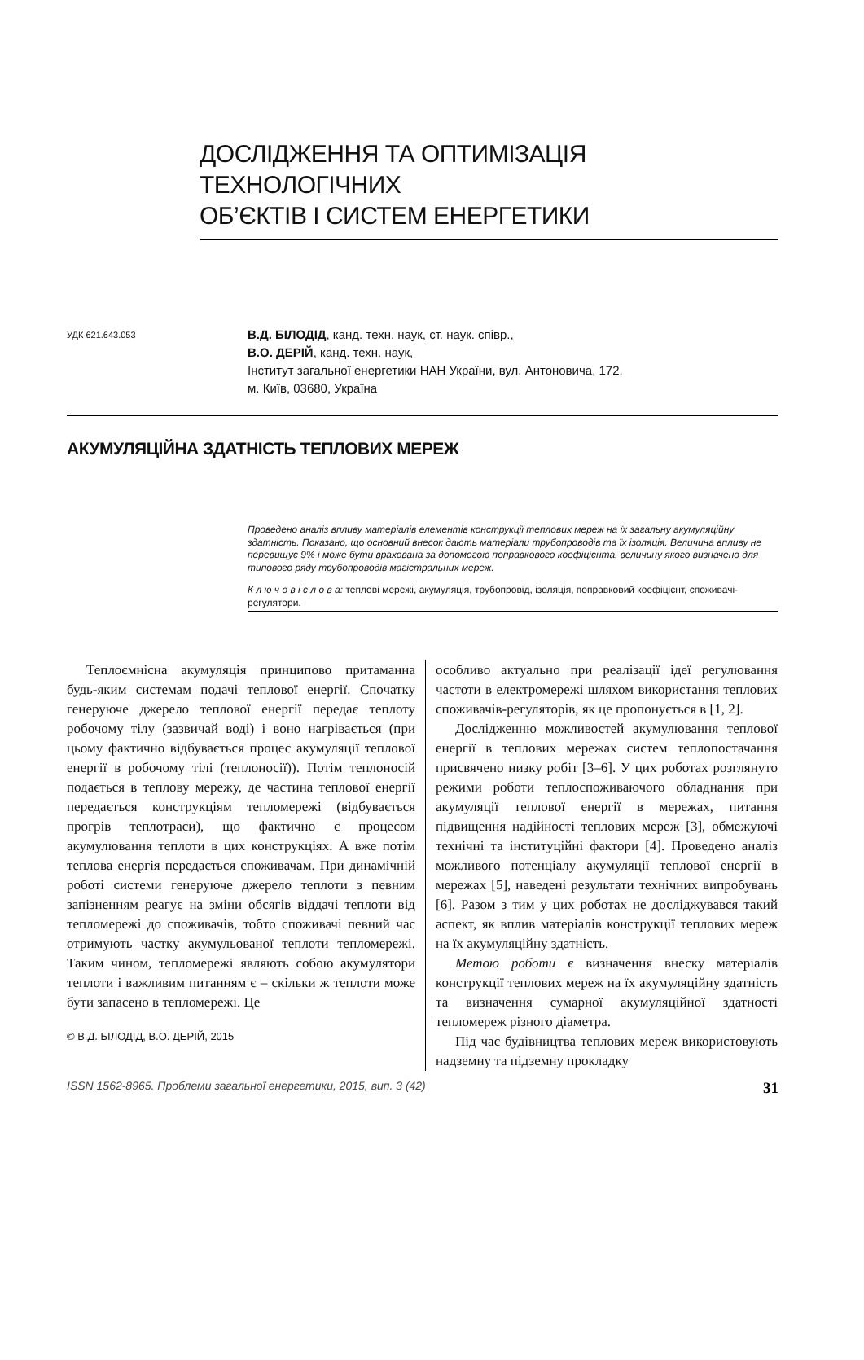ДОСЛІДЖЕННЯ ТА ОПТИМІЗАЦІЯ ТЕХНОЛОГІЧНИХ
ОБ’ЄКТІВ І СИСТЕМ ЕНЕРГЕТИКИ
УДК 621.643.053
В.Д. БІЛОДІД, канд. техн. наук, ст. наук. співр.,
В.О. ДЕРІЙ, канд. техн. наук,
Інститут загальної енергетики НАН України, вул. Антоновича, 172,
м. Київ, 03680, Україна
АКУМУЛЯЦІЙНА ЗДАТНІСТЬ ТЕПЛОВИХ МЕРЕЖ
Проведено аналіз впливу матеріалів елементів конструкції теплових мереж на їх загальну акумуляційну здатність. Показано, що основний внесок дають матеріали трубопроводів та їх ізоляція. Величина впливу не перевищує 9% і може бути врахована за допомогою поправкового коефіцієнта, величину якого визначено для типового ряду трубопроводів магістральних мереж.
К л ю ч о в і с л о в а: теплові мережі, акумуляція, трубопровід, ізоляція, поправковий коефіцієнт, споживачі-регулятори.
Теплоємнісна акумуляція принципово притаманна будь-яким системам подачі теплової енергії. Спочатку генеруюче джерело теплової енергії передає теплоту робочому тілу (зазвичай воді) і воно нагрівається (при цьому фактично відбувається процес акумуляції теплової енергії в робочому тілі (теплоносії)). Потім теплоносій подається в теплову мережу, де частина теплової енергії передається конструкціям тепломережі (відбувається прогрів теплотраси), що фактично є процесом акумулювання теплоти в цих конструкціях. А вже потім теплова енергія передається споживачам. При динамічній роботі системи генеруюче джерело теплоти з певним запізненням реагує на зміни обсягів віддачі теплоти від тепломережі до споживачів, тобто споживачі певний час отримують частку акумульованої теплоти тепломережі. Таким чином, тепломережі являють собою акумулятори теплоти і важливим питанням є – скільки ж теплоти може бути запасено в тепломережі. Це
© В.Д. БІЛОДІД, В.О. ДЕРІЙ, 2015
особливо актуально при реалізації ідеї регулювання частоти в електромережі шляхом використання теплових споживачів-регуляторів, як це пропонується в [1, 2].
Дослідженню можливостей акумулювання теплової енергії в теплових мережах систем теплопостачання присвячено низку робіт [3–6]. У цих роботах розглянуто режими роботи теплоспоживаючого обладнання при акумуляції теплової енергії в мережах, питання підвищення надійності теплових мереж [3], обмежуючі технічні та інституційні фактори [4]. Проведено аналіз можливого потенціалу акумуляції теплової енергії в мережах [5], наведені результати технічних випробувань [6]. Разом з тим у цих роботах не досліджувався такий аспект, як вплив матеріалів конструкції теплових мереж на їх акумуляційну здатність.
Метою роботи є визначення внеску матеріалів конструкції теплових мереж на їх акумуляційну здатність та визначення сумарної акумуляційної здатності тепломереж різного діаметра.
Під час будівництва теплових мереж використовують надземну та підземну прокладку
ISSN 1562-8965. Проблеми загальної енергетики, 2015, вип. 3 (42) 31